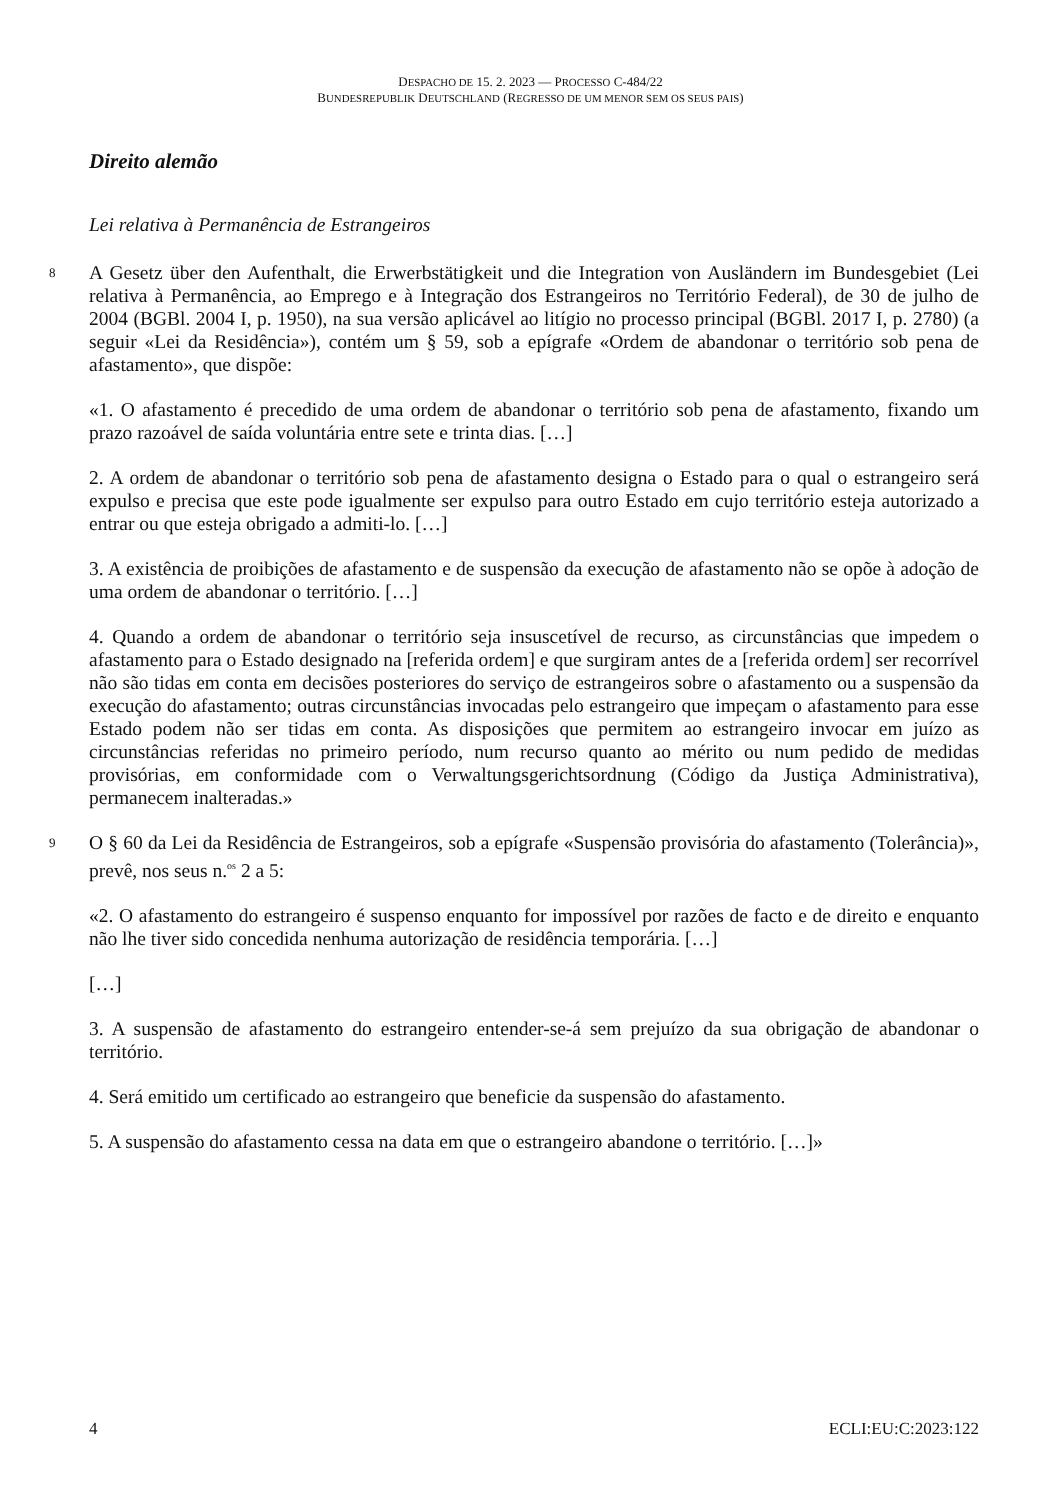DESPACHO DE 15. 2. 2023 — PROCESSO C-484/22
BUNDESREPUBLIK DEUTSCHLAND (REGRESSO DE UM MENOR SEM OS SEUS PAIS)
Direito alemão
Lei relativa à Permanência de Estrangeiros
8 A Gesetz über den Aufenthalt, die Erwerbstätigkeit und die Integration von Ausländern im Bundesgebiet (Lei relativa à Permanência, ao Emprego e à Integração dos Estrangeiros no Território Federal), de 30 de julho de 2004 (BGBl. 2004 I, p. 1950), na sua versão aplicável ao litígio no processo principal (BGBl. 2017 I, p. 2780) (a seguir «Lei da Residência»), contém um § 59, sob a epígrafe «Ordem de abandonar o território sob pena de afastamento», que dispõe:
«1. O afastamento é precedido de uma ordem de abandonar o território sob pena de afastamento, fixando um prazo razoável de saída voluntária entre sete e trinta dias. […]
2. A ordem de abandonar o território sob pena de afastamento designa o Estado para o qual o estrangeiro será expulso e precisa que este pode igualmente ser expulso para outro Estado em cujo território esteja autorizado a entrar ou que esteja obrigado a admiti-lo. […]
3. A existência de proibições de afastamento e de suspensão da execução de afastamento não se opõe à adoção de uma ordem de abandonar o território. […]
4. Quando a ordem de abandonar o território seja insuscetível de recurso, as circunstâncias que impedem o afastamento para o Estado designado na [referida ordem] e que surgiram antes de a [referida ordem] ser recorrível não são tidas em conta em decisões posteriores do serviço de estrangeiros sobre o afastamento ou a suspensão da execução do afastamento; outras circunstâncias invocadas pelo estrangeiro que impeçam o afastamento para esse Estado podem não ser tidas em conta. As disposições que permitem ao estrangeiro invocar em juízo as circunstâncias referidas no primeiro período, num recurso quanto ao mérito ou num pedido de medidas provisórias, em conformidade com o Verwaltungsgerichtsordnung (Código da Justiça Administrativa), permanecem inalteradas.»
9 O § 60 da Lei da Residência de Estrangeiros, sob a epígrafe «Suspensão provisória do afastamento (Tolerância)», prevê, nos seus n.<sup>os</sup> 2 a 5:
«2. O afastamento do estrangeiro é suspenso enquanto for impossível por razões de facto e de direito e enquanto não lhe tiver sido concedida nenhuma autorização de residência temporária. […]
[…]
3. A suspensão de afastamento do estrangeiro entender-se-á sem prejuízo da sua obrigação de abandonar o território.
4. Será emitido um certificado ao estrangeiro que beneficie da suspensão do afastamento.
5. A suspensão do afastamento cessa na data em que o estrangeiro abandone o território. […]»
4 ECLI:EU:C:2023:122